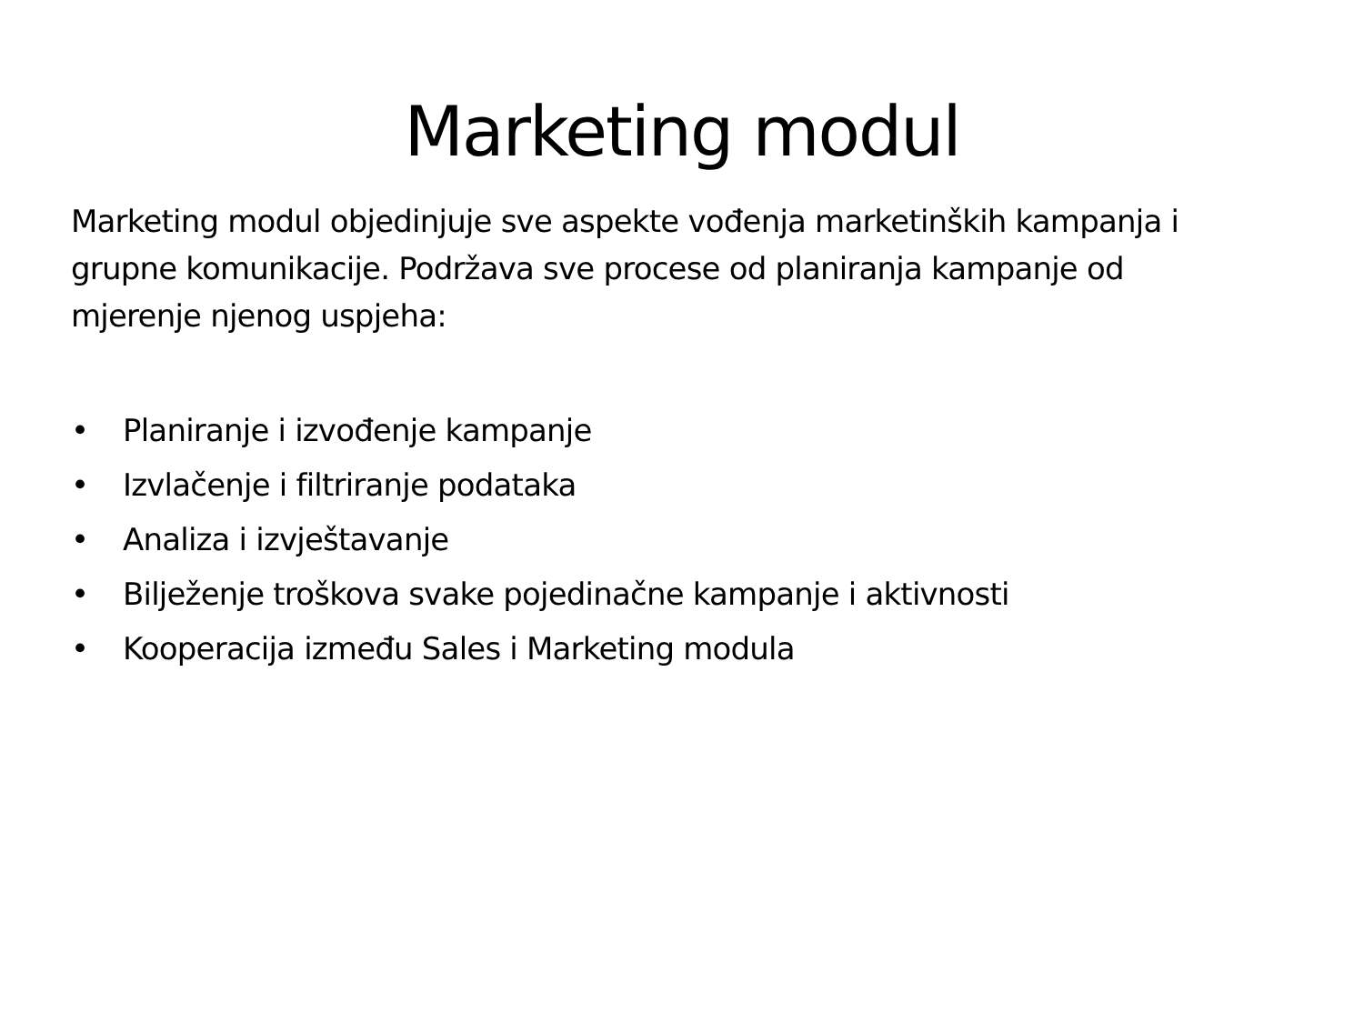Marketing modul
Marketing modul objedinjuje sve aspekte vođenja marketinških kampanja i grupne komunikacije. Podržava sve procese od planiranja kampanje od mjerenje njenog uspjeha:
• Planiranje i izvođenje kampanje
• Izvlačenje i filtriranje podataka
• Analiza i izvještavanje
• Bilježenje troškova svake pojedinačne kampanje i aktivnosti
• Kooperacija između Sales i Marketing modula